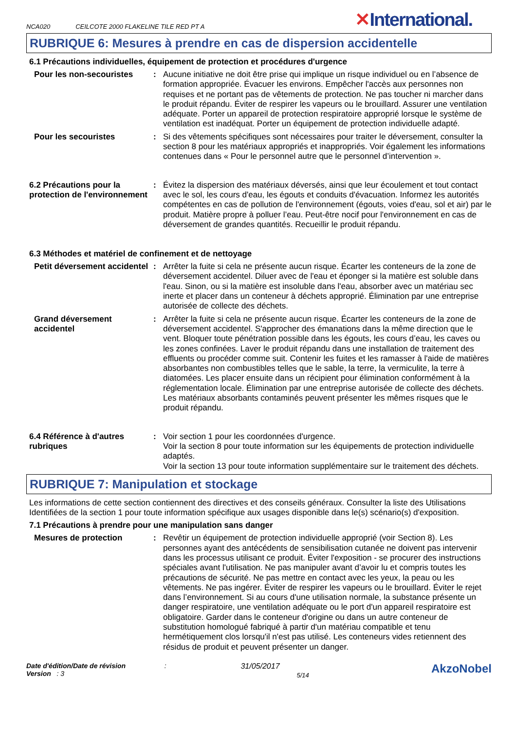NCA020 CEILCOTE 2000 FLAKELINE TILE RED PT A
✕International.
RUBRIQUE 6: Mesures à prendre en cas de dispersion accidentelle
6.1 Précautions individuelles, équipement de protection et procédures d'urgence
Pour les non-secouristes :
Aucune initiative ne doit être prise qui implique un risque individuel ou en l’absence de formation appropriée. Évacuer les environs. Empêcher l'accès aux personnes non requises et ne portant pas de vêtements de protection. Ne pas toucher ni marcher dans le produit répandu. Éviter de respirer les vapeurs ou le brouillard. Assurer une ventilation adéquate. Porter un appareil de protection respiratoire approprié lorsque le système de ventilation est inadéquat. Porter un équipement de protection individuelle adapté.
Pour les secouristes :
Si des vêtements spécifiques sont nécessaires pour traiter le déversement, consulter la section 8 pour les matériaux appropriés et inappropriés. Voir également les informations contenues dans « Pour le personnel autre que le personnel d’intervention ».
6.2 Précautions pour la protection de l'environnement
:
Évitez la dispersion des matériaux déversés, ainsi que leur écoulement et tout contact avec le sol, les cours d'eau, les égouts et conduits d'évacuation. Informez les autorités compétentes en cas de pollution de l'environnement (égouts, voies d'eau, sol et air) par le produit. Matière propre à polluer l’eau. Peut-être nocif pour l'environnement en cas de déversement de grandes quantités. Recueillir le produit répandu.
6.3 Méthodes et matériel de confinement et de nettoyage
Petit déversement accidentel
:
Arrêter la fuite si cela ne présente aucun risque. Écarter les conteneurs de la zone de déversement accidentel. Diluer avec de l'eau et éponger si la matière est soluble dans l'eau. Sinon, ou si la matière est insoluble dans l'eau, absorber avec un matériau sec inerte et placer dans un conteneur à déchets approprié. Élimination par une entreprise autorisée de collecte des déchets.
Grand déversement accidentel
:
Arrêter la fuite si cela ne présente aucun risque. Écarter les conteneurs de la zone de déversement accidentel. S'approcher des émanations dans la même direction que le vent. Bloquer toute pénétration possible dans les égouts, les cours d’eau, les caves ou les zones confinées. Laver le produit répandu dans une installation de traitement des effluents ou procéder comme suit. Contenir les fuites et les ramasser à l'aide de matières absorbantes non combustibles telles que le sable, la terre, la vermiculite, la terre à diatomées. Les placer ensuite dans un récipient pour élimination conformément à la réglementation locale. Élimination par une entreprise autorisée de collecte des déchets. Les matériaux absorbants contaminés peuvent présenter les mêmes risques que le produit répandu.
6.4 Référence à d'autres rubriques
:
Voir section 1 pour les coordonnées d'urgence.
Voir la section 8 pour toute information sur les équipements de protection individuelle adaptés.
Voir la section 13 pour toute information supplémentaire sur le traitement des déchets.
RUBRIQUE 7: Manipulation et stockage
Les informations de cette section contiennent des directives et des conseils généraux. Consulter la liste des Utilisations Identifiées de la section 1 pour toute information spécifique aux usages disponible dans le(s) scénario(s) d'exposition.
7.1 Précautions à prendre pour une manipulation sans danger
Mesures de protection :
Revêtir un équipement de protection individuelle approprié (voir Section 8). Les personnes ayant des antécédents de sensibilisation cutanée ne doivent pas intervenir dans les processus utilisant ce produit. Éviter l'exposition - se procurer des instructions spéciales avant l'utilisation. Ne pas manipuler avant d’avoir lu et compris toutes les précautions de sécurité. Ne pas mettre en contact avec les yeux, la peau ou les vêtements. Ne pas ingérer. Éviter de respirer les vapeurs ou le brouillard. Éviter le rejet dans l’environnement. Si au cours d'une utilisation normale, la substance présente un danger respiratoire, une ventilation adéquate ou le port d'un appareil respiratoire est obligatoire. Garder dans le conteneur d'origine ou dans un autre conteneur de substitution homologué fabriqué à partir d'un matériau compatible et tenu hermétiquement clos lorsqu'il n'est pas utilisé. Les conteneurs vides retiennent des résidus de produit et peuvent présenter un danger.
Date d'édition/Date de révision
Version : 3
:
31/05/2017
5/14
AkzoNobel